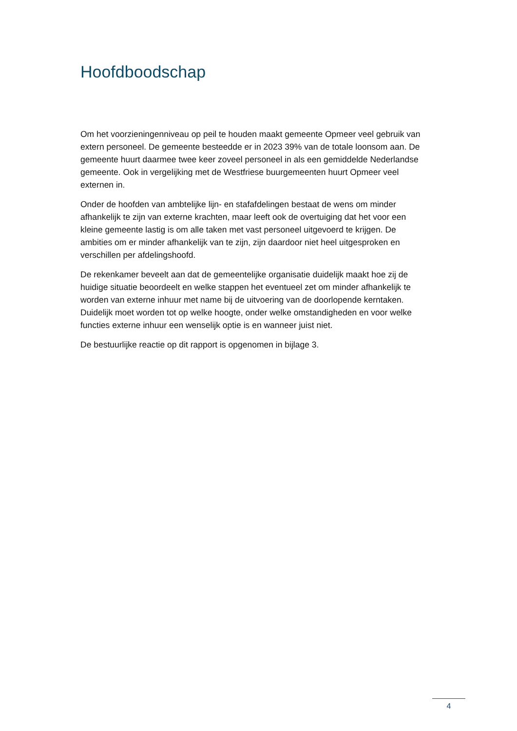Hoofdboodschap
Om het voorzieningenniveau op peil te houden maakt gemeente Opmeer veel gebruik van extern personeel. De gemeente besteedde er in 2023 39% van de totale loonsom aan. De gemeente huurt daarmee twee keer zoveel personeel in als een gemiddelde Nederlandse gemeente. Ook in vergelijking met de Westfriese buurgemeenten huurt Opmeer veel externen in.
Onder de hoofden van ambtelijke lijn- en stafafdelingen bestaat de wens om minder afhankelijk te zijn van externe krachten, maar leeft ook de overtuiging dat het voor een kleine gemeente lastig is om alle taken met vast personeel uitgevoerd te krijgen. De ambities om er minder afhankelijk van te zijn, zijn daardoor niet heel uitgesproken en verschillen per afdelingshoofd.
De rekenkamer beveelt aan dat de gemeentelijke organisatie duidelijk maakt hoe zij de huidige situatie beoordeelt en welke stappen het eventueel zet om minder afhankelijk te worden van externe inhuur met name bij de uitvoering van de doorlopende kerntaken. Duidelijk moet worden tot op welke hoogte, onder welke omstandigheden en voor welke functies externe inhuur een wenselijk optie is en wanneer juist niet.
De bestuurlijke reactie op dit rapport is opgenomen in bijlage 3.
4